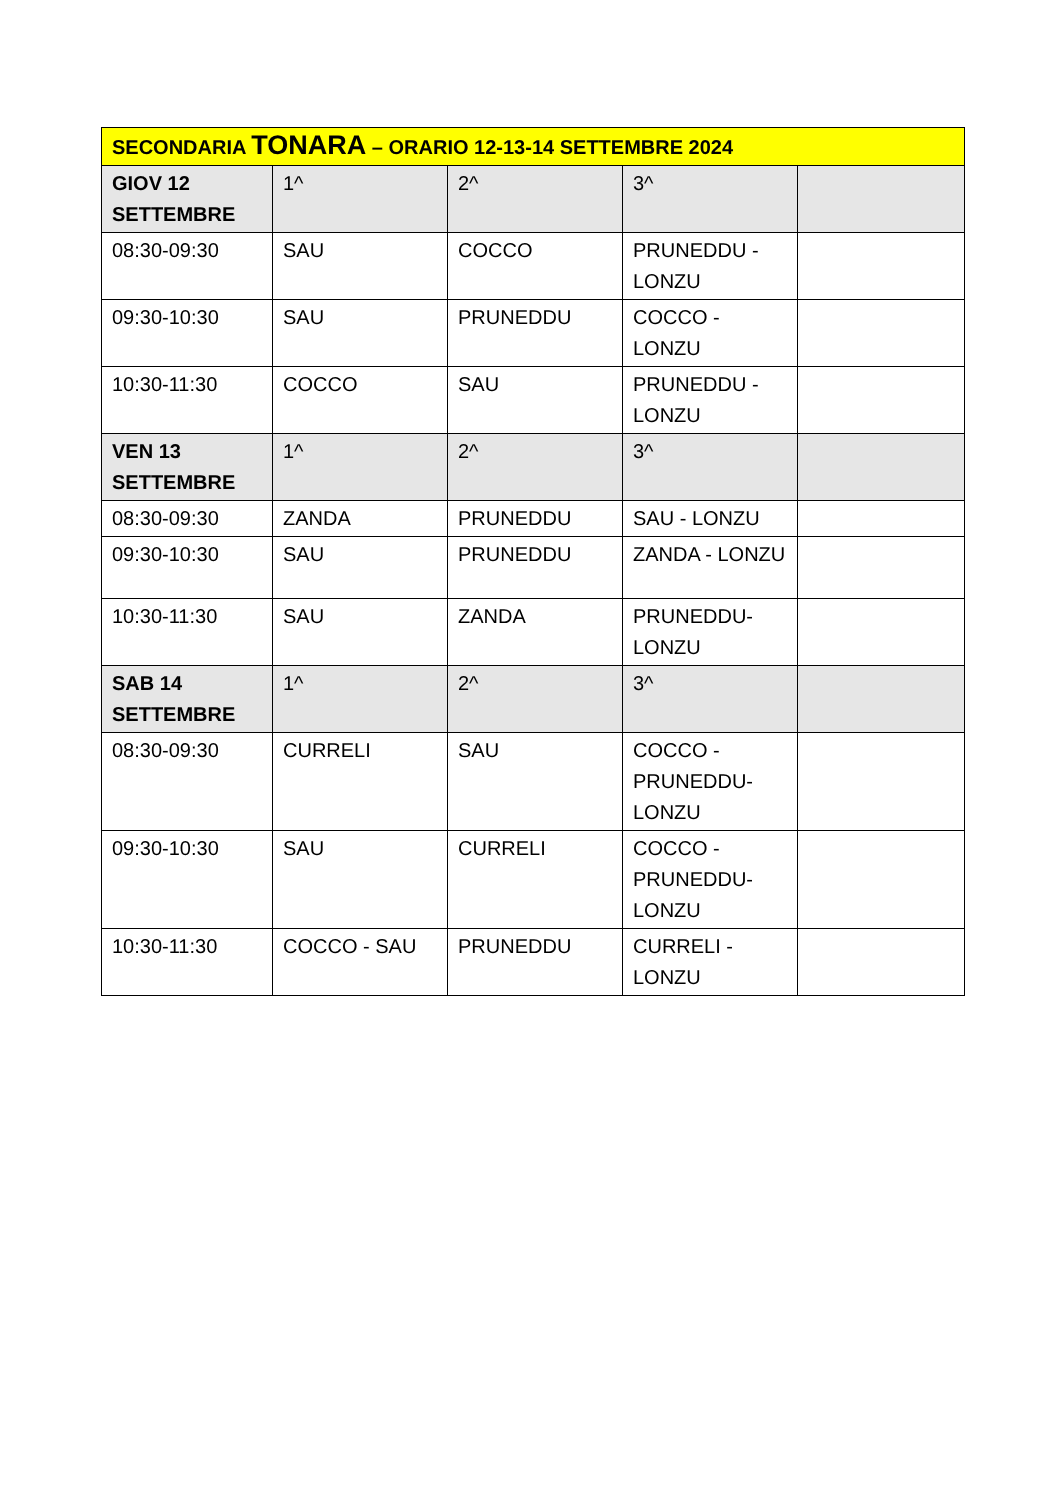| SECONDARIA TONARA – ORARIO 12-13-14 SETTEMBRE 2024 | | | | |
| --- | --- | --- | --- | --- |
| GIOV 12 SETTEMBRE | 1^ | 2^ | 3^ | |
| 08:30-09:30 | SAU | COCCO | PRUNEDDU - LONZU | |
| 09:30-10:30 | SAU | PRUNEDDU | COCCO - LONZU | |
| 10:30-11:30 | COCCO | SAU | PRUNEDDU - LONZU | |
| VEN 13 SETTEMBRE | 1^ | 2^ | 3^ | |
| 08:30-09:30 | ZANDA | PRUNEDDU | SAU - LONZU | |
| 09:30-10:30 | SAU | PRUNEDDU | ZANDA - LONZU | |
| 10:30-11:30 | SAU | ZANDA | PRUNEDDU- LONZU | |
| SAB 14 SETTEMBRE | 1^ | 2^ | 3^ | |
| 08:30-09:30 | CURRELI | SAU | COCCO - PRUNEDDU- LONZU | |
| 09:30-10:30 | SAU | CURRELI | COCCO - PRUNEDDU- LONZU | |
| 10:30-11:30 | COCCO - SAU | PRUNEDDU | CURRELI - LONZU | |